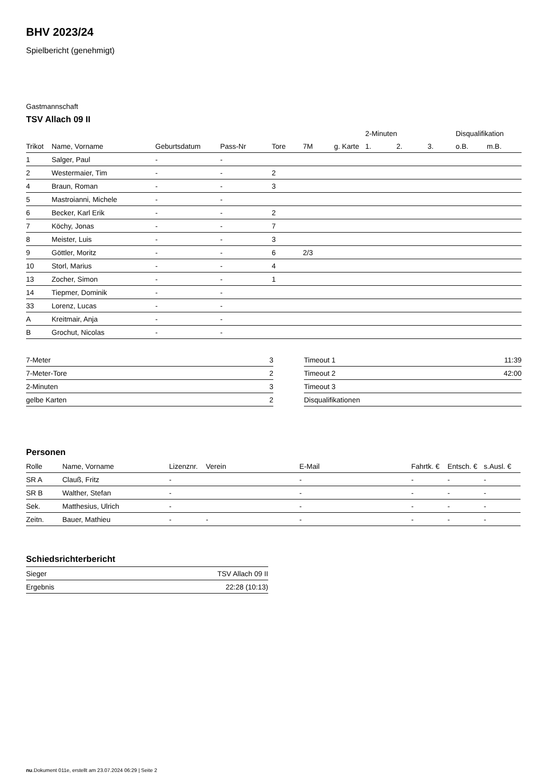BHV 2023/24
Spielbericht (genehmigt)
Gastmannschaft
TSV Allach 09 II
| | | | | | | | 2-Minuten | | | Disqualifikation | |
| --- | --- | --- | --- | --- | --- | --- | --- | --- | --- | --- | --- |
| Trikot | Name, Vorname | Geburtsdatum | Pass-Nr | Tore | 7M | g. Karte | 1. | 2. | 3. | o.B. | m.B. |
| 1 | Salger, Paul | - | - | | | | | | | | |
| 2 | Westermaier, Tim | - | - | 2 | | | | | | | |
| 4 | Braun, Roman | - | - | 3 | | | | | | | |
| 5 | Mastroianni, Michele | - | - | | | | | | | | |
| 6 | Becker, Karl Erik | - | - | 2 | | | | | | | |
| 7 | Köchy, Jonas | - | - | 7 | | | | | | | |
| 8 | Meister, Luis | - | - | 3 | | | | | | | |
| 9 | Göttler, Moritz | - | - | 6 | 2/3 | | | | | | |
| 10 | Storl, Marius | - | - | 4 | | | | | | | |
| 13 | Zocher, Simon | - | - | 1 | | | | | | | |
| 14 | Tiepmer, Dominik | - | - | | | | | | | | |
| 33 | Lorenz, Lucas | - | - | | | | | | | | |
| A | Kreitmair, Anja | - | - | | | | | | | | |
| B | Grochut, Nicolas | - | - | | | | | | | | |
| 7-Meter | 3 |
| 7-Meter-Tore | 2 |
| 2-Minuten | 3 |
| gelbe Karten | 2 |
| Timeout 1 | 11:39 |
| Timeout 2 | 42:00 |
| Timeout 3 | |
| Disqualifikationen | |
Personen
| Rolle | Name, Vorname | Lizenznr. | Verein | E-Mail | Fahrtk. € | Entsch. € | s.Ausl. € |
| --- | --- | --- | --- | --- | --- | --- | --- |
| SR A | Clauß, Fritz | - | | - | - | - | - |
| SR B | Walther, Stefan | - | | - | - | - | - |
| Sek. | Matthesius, Ulrich | - | | - | - | - | - |
| Zeitn. | Bauer, Mathieu | - | - | - | - | - | - |
Schiedsrichterbericht
| Sieger | TSV Allach 09 II |
| Ergebnis | 22:28 (10:13) |
nu.Dokument 011e, erstellt am 23.07.2024 06:29 | Seite 2